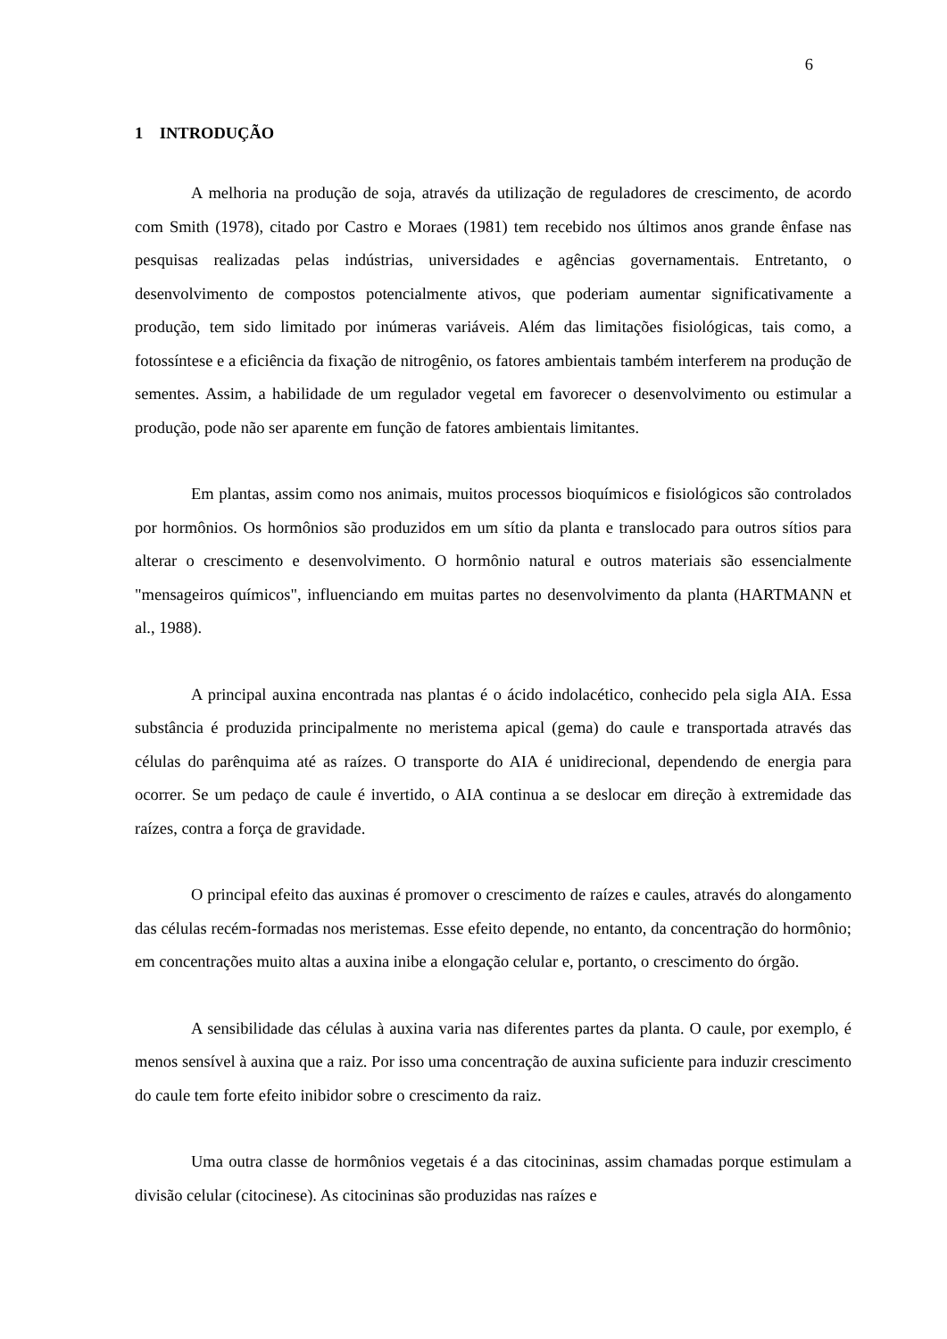6
1 INTRODUÇÃO
A melhoria na produção de soja, através da utilização de reguladores de crescimento, de acordo com Smith (1978), citado por Castro e Moraes (1981) tem recebido nos últimos anos grande ênfase nas pesquisas realizadas pelas indústrias, universidades e agências governamentais. Entretanto, o desenvolvimento de compostos potencialmente ativos, que poderiam aumentar significativamente a produção, tem sido limitado por inúmeras variáveis. Além das limitações fisiológicas, tais como, a fotossíntese e a eficiência da fixação de nitrogênio, os fatores ambientais também interferem na produção de sementes. Assim, a habilidade de um regulador vegetal em favorecer o desenvolvimento ou estimular a produção, pode não ser aparente em função de fatores ambientais limitantes.
Em plantas, assim como nos animais, muitos processos bioquímicos e fisiológicos são controlados por hormônios. Os hormônios são produzidos em um sítio da planta e translocado para outros sítios para alterar o crescimento e desenvolvimento. O hormônio natural e outros materiais são essencialmente "mensageiros químicos", influenciando em muitas partes no desenvolvimento da planta (HARTMANN et al., 1988).
A principal auxina encontrada nas plantas é o ácido indolacético, conhecido pela sigla AIA. Essa substância é produzida principalmente no meristema apical (gema) do caule e transportada através das células do parênquima até as raízes. O transporte do AIA é unidirecional, dependendo de energia para ocorrer. Se um pedaço de caule é invertido, o AIA continua a se deslocar em direção à extremidade das raízes, contra a força de gravidade.
O principal efeito das auxinas é promover o crescimento de raízes e caules, através do alongamento das células recém-formadas nos meristemas. Esse efeito depende, no entanto, da concentração do hormônio; em concentrações muito altas a auxina inibe a elongação celular e, portanto, o crescimento do órgão.
A sensibilidade das células à auxina varia nas diferentes partes da planta. O caule, por exemplo, é menos sensível à auxina que a raiz. Por isso uma concentração de auxina suficiente para induzir crescimento do caule tem forte efeito inibidor sobre o crescimento da raiz.
Uma outra classe de hormônios vegetais é a das citocininas, assim chamadas porque estimulam a divisão celular (citocinese). As citocininas são produzidas nas raízes e